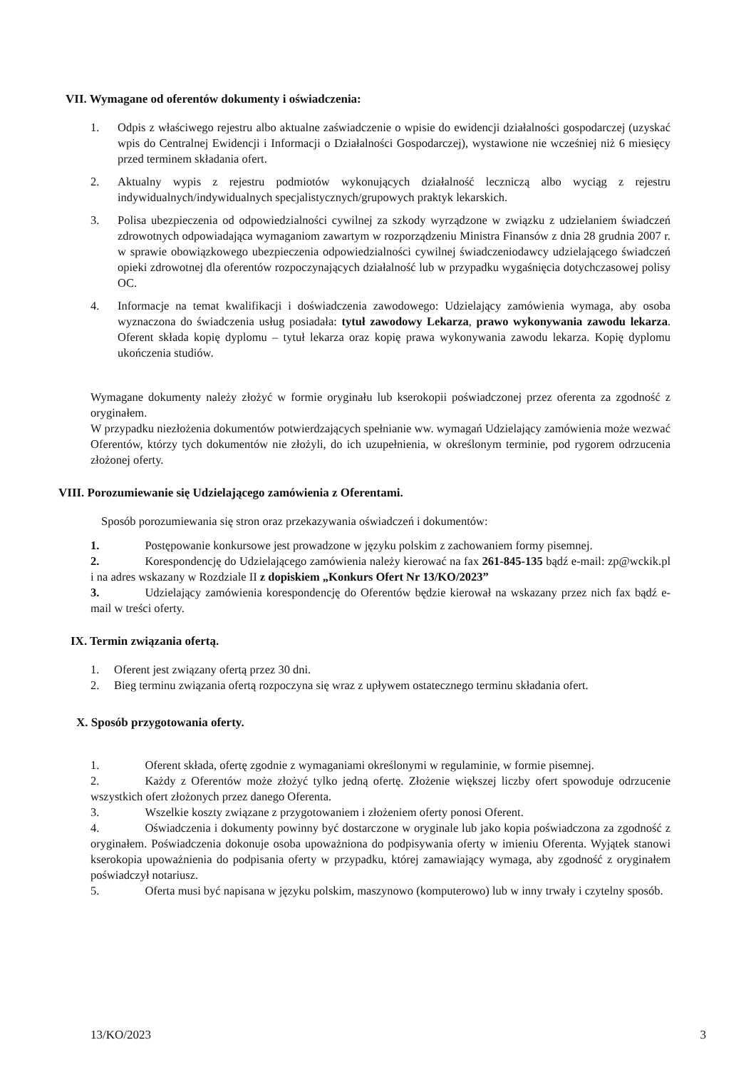VII. Wymagane od oferentów dokumenty i oświadczenia:
1. Odpis z właściwego rejestru albo aktualne zaświadczenie o wpisie do ewidencji działalności gospodarczej (uzyskać wpis do Centralnej Ewidencji i Informacji o Działalności Gospodarczej), wystawione nie wcześniej niż 6 miesięcy przed terminem składania ofert.
2. Aktualny wypis z rejestru podmiotów wykonujących działalność leczniczą albo wyciąg z rejestru indywidualnych/indywidualnych specjalistycznych/grupowych praktyk lekarskich.
3. Polisa ubezpieczenia od odpowiedzialności cywilnej za szkody wyrządzone w związku z udzielaniem świadczeń zdrowotnych odpowiadająca wymaganiom zawartym w rozporządzeniu Ministra Finansów z dnia 28 grudnia 2007 r. w sprawie obowiązkowego ubezpieczenia odpowiedzialności cywilnej świadczeniodawcy udzielającego świadczeń opieki zdrowotnej dla oferentów rozpoczynających działalność lub w przypadku wygaśnięcia dotychczasowej polisy OC.
4. Informacje na temat kwalifikacji i doświadczenia zawodowego: Udzielający zamówienia wymaga, aby osoba wyznaczona do świadczenia usług posiadała: tytuł zawodowy Lekarza, prawo wykonywania zawodu lekarza. Oferent składa kopię dyplomu – tytuł lekarza oraz kopię prawa wykonywania zawodu lekarza. Kopię dyplomu ukończenia studiów.
Wymagane dokumenty należy złożyć w formie oryginału lub kserokopii poświadczonej przez oferenta za zgodność z oryginałem.
W przypadku niezłożenia dokumentów potwierdzających spełnianie ww. wymagań Udzielający zamówienia może wezwać Oferentów, którzy tych dokumentów nie złożyli, do ich uzupełnienia, w określonym terminie, pod rygorem odrzucenia złożonej oferty.
VIII. Porozumiewanie się Udzielającego zamówienia z Oferentami.
Sposób porozumiewania się stron oraz przekazywania oświadczeń i dokumentów:
1. Postępowanie konkursowe jest prowadzone w języku polskim z zachowaniem formy pisemnej.
2. Korespondencję do Udzielającego zamówienia należy kierować na fax 261-845-135 bądź e-mail: zp@wckik.pl i na adres wskazany w Rozdziale II z dopiskiem „Konkurs Ofert Nr 13/KO/2023”
3. Udzielający zamówienia korespondencję do Oferentów będzie kierował na wskazany przez nich fax bądź e-mail w treści oferty.
IX. Termin związania ofertą.
1. Oferent jest związany ofertą przez 30 dni.
2. Bieg terminu związania ofertą rozpoczyna się wraz z upływem ostatecznego terminu składania ofert.
X. Sposób przygotowania oferty.
1. Oferent składa, ofertę zgodnie z wymaganiami określonymi w regulaminie, w formie pisemnej.
2. Każdy z Oferentów może złożyć tylko jedną ofertę. Złożenie większej liczby ofert spowoduje odrzucenie wszystkich ofert złożonych przez danego Oferenta.
3. Wszelkie koszty związane z przygotowaniem i złożeniem oferty ponosi Oferent.
4. Oświadczenia i dokumenty powinny być dostarczone w oryginale lub jako kopia poświadczona za zgodność z oryginałem. Poświadczenia dokonuje osoba upoważniona do podpisywania oferty w imieniu Oferenta. Wyjątek stanowi kserokopia upoważnienia do podpisania oferty w przypadku, której zamawiający wymaga, aby zgodność z oryginałem poświadczył notariusz.
5. Oferta musi być napisana w języku polskim, maszynowo (komputerowo) lub w inny trwały i czytelny sposób.
13/KO/2023 3